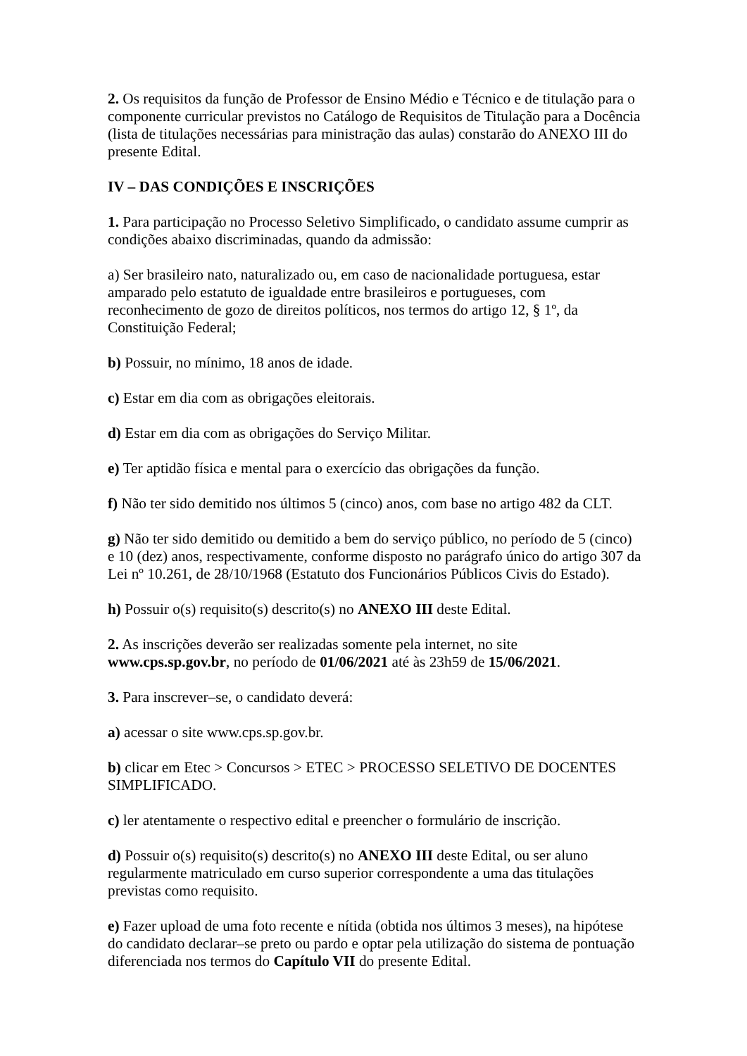2. Os requisitos da função de Professor de Ensino Médio e Técnico e de titulação para o componente curricular previstos no Catálogo de Requisitos de Titulação para a Docência (lista de titulações necessárias para ministração das aulas) constarão do ANEXO III do presente Edital.
IV – DAS CONDIÇÕES E INSCRIÇÕES
1. Para participação no Processo Seletivo Simplificado, o candidato assume cumprir as condições abaixo discriminadas, quando da admissão:
a) Ser brasileiro nato, naturalizado ou, em caso de nacionalidade portuguesa, estar amparado pelo estatuto de igualdade entre brasileiros e portugueses, com reconhecimento de gozo de direitos políticos, nos termos do artigo 12, § 1º, da Constituição Federal;
b) Possuir, no mínimo, 18 anos de idade.
c) Estar em dia com as obrigações eleitorais.
d) Estar em dia com as obrigações do Serviço Militar.
e) Ter aptidão física e mental para o exercício das obrigações da função.
f) Não ter sido demitido nos últimos 5 (cinco) anos, com base no artigo 482 da CLT.
g) Não ter sido demitido ou demitido a bem do serviço público, no período de 5 (cinco) e 10 (dez) anos, respectivamente, conforme disposto no parágrafo único do artigo 307 da Lei nº 10.261, de 28/10/1968 (Estatuto dos Funcionários Públicos Civis do Estado).
h) Possuir o(s) requisito(s) descrito(s) no ANEXO III deste Edital.
2. As inscrições deverão ser realizadas somente pela internet, no site www.cps.sp.gov.br, no período de 01/06/2021 até às 23h59 de 15/06/2021.
3. Para inscrever–se, o candidato deverá:
a) acessar o site www.cps.sp.gov.br.
b) clicar em Etec > Concursos > ETEC > PROCESSO SELETIVO DE DOCENTES SIMPLIFICADO.
c) ler atentamente o respectivo edital e preencher o formulário de inscrição.
d) Possuir o(s) requisito(s) descrito(s) no ANEXO III deste Edital, ou ser aluno regularmente matriculado em curso superior correspondente a uma das titulações previstas como requisito.
e) Fazer upload de uma foto recente e nítida (obtida nos últimos 3 meses), na hipótese do candidato declarar–se preto ou pardo e optar pela utilização do sistema de pontuação diferenciada nos termos do Capítulo VII do presente Edital.